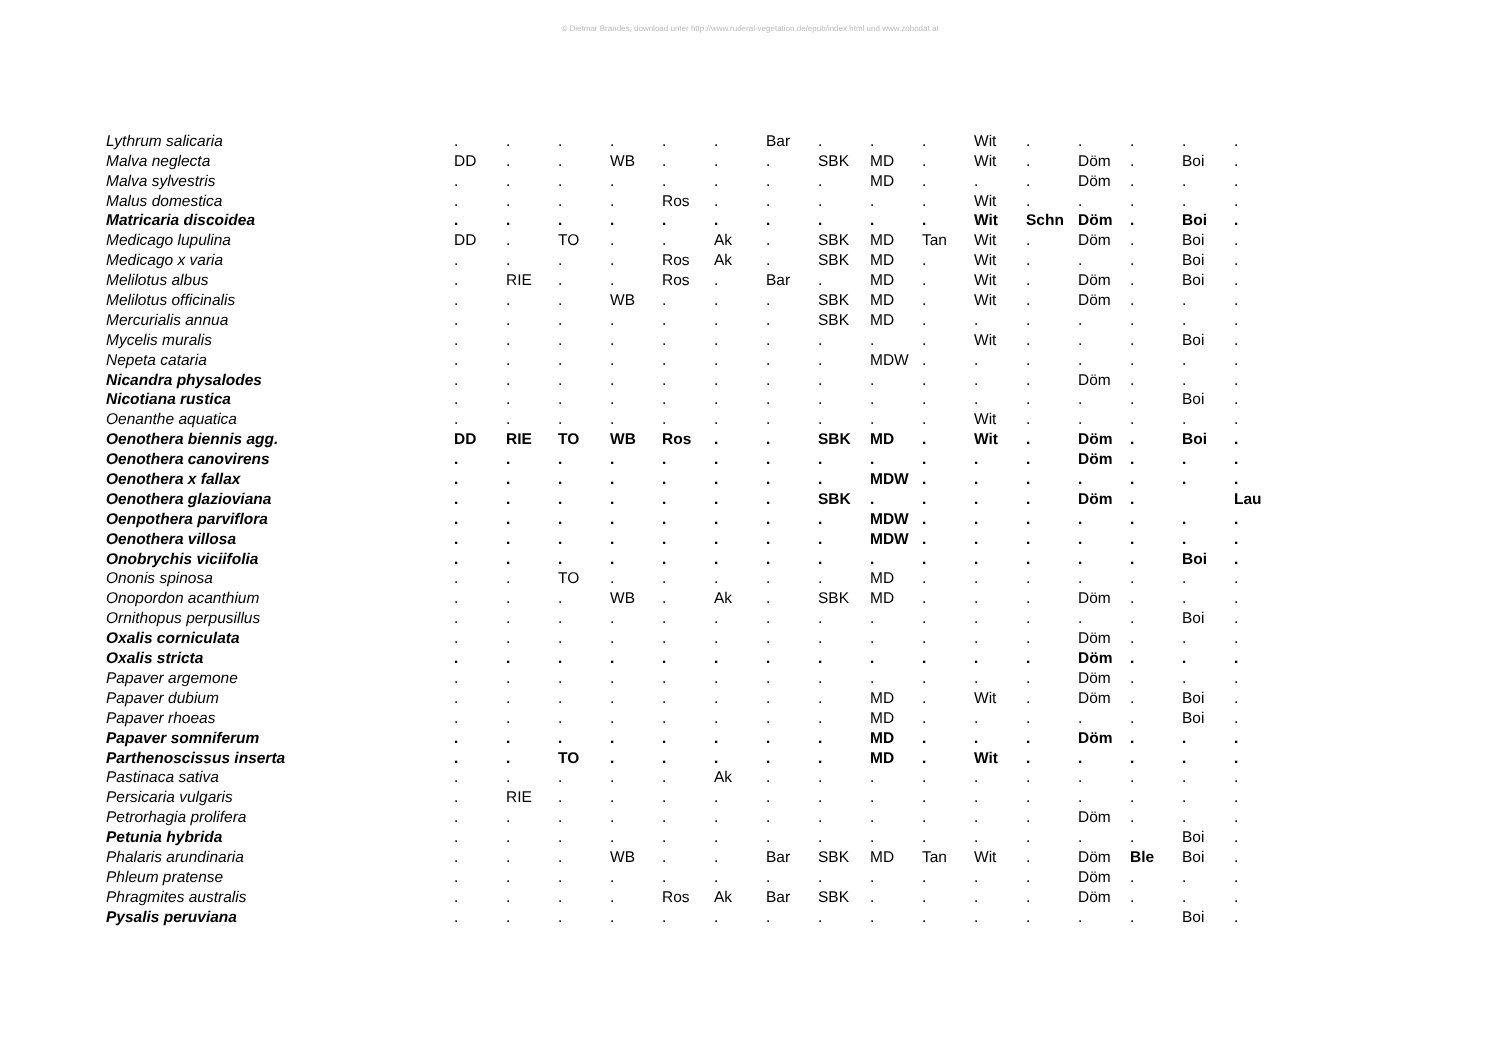© Dietmar Brandes; download unter http://www.ruderal-vegetation.de/epub/index.html und www.zobodat.at
| Lythrum salicaria | . | . | . | . | . | . | Bar | . | . | . | Wit | . | . | . | . | . |
| Malva neglecta | DD | . | . | WB | . | . | . | SBK | MD | . | Wit | . | Döm | . | Boi | . |
| Malva sylvestris | . | . | . | . | . | . | . | . | MD | . | . | . | Döm | . | . | . |
| Malus domestica | . | . | . | . | Ros | . | . | . | . | . | Wit | . | . | . | . | . |
| Matricaria discoidea | . | . | . | . | . | . | . | . | . | . | Wit | Schn | Döm | . | Boi | . |
| Medicago lupulina | DD | . | TO | . | . | Ak | . | SBK | MD | Tan | Wit | . | Döm | . | Boi | . |
| Medicago x varia | . | . | . | . | Ros | Ak | . | SBK | MD | . | Wit | . | . | . | Boi | . |
| Melilotus albus | . | RIE | . | . | Ros | . | Bar | . | MD | . | Wit | . | Döm | . | Boi | . |
| Melilotus officinalis | . | . | . | WB | . | . | . | SBK | MD | . | Wit | . | Döm | . | . | . |
| Mercurialis annua | . | . | . | . | . | . | . | SBK | MD | . | . | . | . | . | . | . |
| Mycelis muralis | . | . | . | . | . | . | . | . | . | . | Wit | . | . | . | Boi | . |
| Nepeta cataria | . | . | . | . | . | . | . | . | MDW | . | . | . | . | . | . | . |
| Nicandra physalodes | . | . | . | . | . | . | . | . | . | . | . | . | Döm | . | . | . |
| Nicotiana rustica | . | . | . | . | . | . | . | . | . | . | . | . | . | . | Boi | . |
| Oenanthe aquatica | . | . | . | . | . | . | . | . | . | . | Wit | . | . | . | . | . |
| Oenothera biennis agg. | DD | RIE | TO | WB | Ros | . | . | SBK | MD | . | Wit | . | Döm | . | Boi | . |
| Oenothera canovirens | . | . | . | . | . | . | . | . | . | . | . | . | Döm | . | . | . |
| Oenothera x fallax | . | . | . | . | . | . | . | . | MDW | . | . | . | . | . | . | . |
| Oenothera glazioviana | . | . | . | . | . | . | . | SBK | . | . | . | . | Döm | . | | Lau |
| Oenpothera parviflora | . | . | . | . | . | . | . | . | MDW | . | . | . | . | . | . | . |
| Oenothera villosa | . | . | . | . | . | . | . | . | MDW | . | . | . | . | . | . | . |
| Onobrychis viciifolia | . | . | . | . | . | . | . | . | . | . | . | . | . | . | Boi | . |
| Ononis spinosa | . | . | TO | . | . | . | . | . | MD | . | . | . | . | . | . | . |
| Onopordon acanthium | . | . | . | WB | . | Ak | . | SBK | MD | . | . | . | Döm | . | . | . |
| Ornithopus perpusillus | . | . | . | . | . | . | . | . | . | . | . | . | . | . | Boi | . |
| Oxalis corniculata | . | . | . | . | . | . | . | . | . | . | . | . | Döm | . | . | . |
| Oxalis stricta | . | . | . | . | . | . | . | . | . | . | . | . | Döm | . | . | . |
| Papaver argemone | . | . | . | . | . | . | . | . | . | . | . | . | Döm | . | . | . |
| Papaver dubium | . | . | . | . | . | . | . | . | MD | . | Wit | . | Döm | . | Boi | . |
| Papaver rhoeas | . | . | . | . | . | . | . | . | MD | . | . | . | . | . | Boi | . |
| Papaver somniferum | . | . | . | . | . | . | . | . | MD | . | . | . | Döm | . | . | . |
| Parthenoscissus inserta | . | . | TO | . | . | . | . | . | MD | . | Wit | . | . | . | . | . |
| Pastinaca sativa | . | . | . | . | . | Ak | . | . | . | . | . | . | . | . | . | . |
| Persicaria vulgaris | . | RIE | . | . | . | . | . | . | . | . | . | . | . | . | . | . |
| Petrorhagia prolifera | . | . | . | . | . | . | . | . | . | . | . | . | Döm | . | . | . |
| Petunia hybrida | . | . | . | . | . | . | . | . | . | . | . | . | . | . | Boi | . |
| Phalaris arundinaria | . | . | . | WB | . | . | Bar | SBK | MD | Tan | Wit | . | Döm | Ble | Boi | . |
| Phleum pratense | . | . | . | . | . | . | . | . | . | . | . | . | Döm | . | . | . |
| Phragmites australis | . | . | . | . | Ros | Ak | Bar | SBK | . | . | . | . | Döm | . | . | . |
| Pysalis peruviana | . | . | . | . | . | . | . | . | . | . | . | . | . | . | Boi | . |